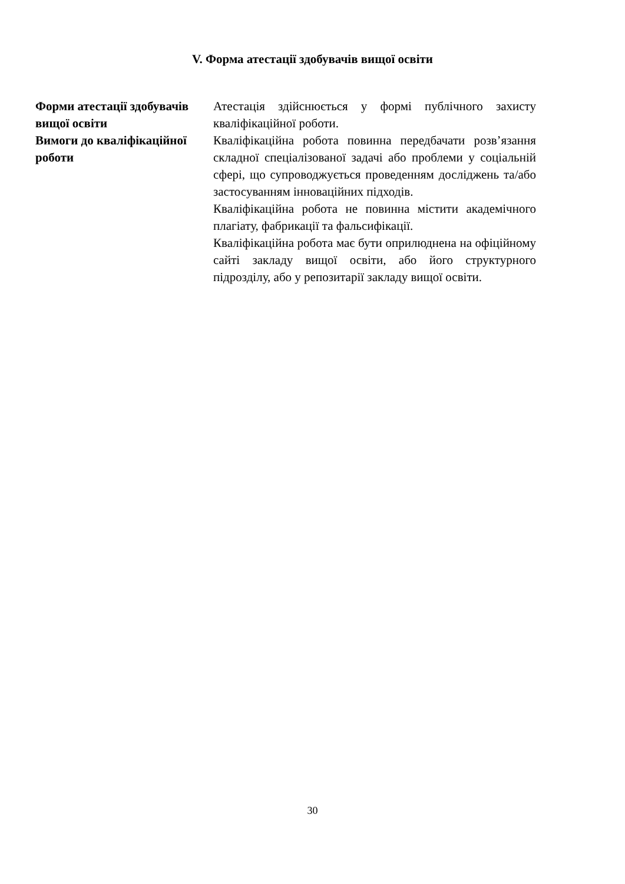V. Форма атестації здобувачів вищої освіти
| Форми атестації здобувачів вищої освіти | Атестація здійснюється у формі публічного захисту кваліфікаційної роботи. |
| Вимоги до кваліфікаційної роботи | Кваліфікаційна робота повинна передбачати розв’язання складної спеціалізованої задачі або проблеми у соціальній сфері, що супроводжується проведенням досліджень та/або застосуванням інноваційних підходів. Кваліфікаційна робота не повинна містити академічного плагіату, фабрикації та фальсифікації. Кваліфікаційна робота має бути оприлюднена на офіційному сайті закладу вищої освіти, або його структурного підрозділу, або у репозитарії закладу вищої освіти. |
30